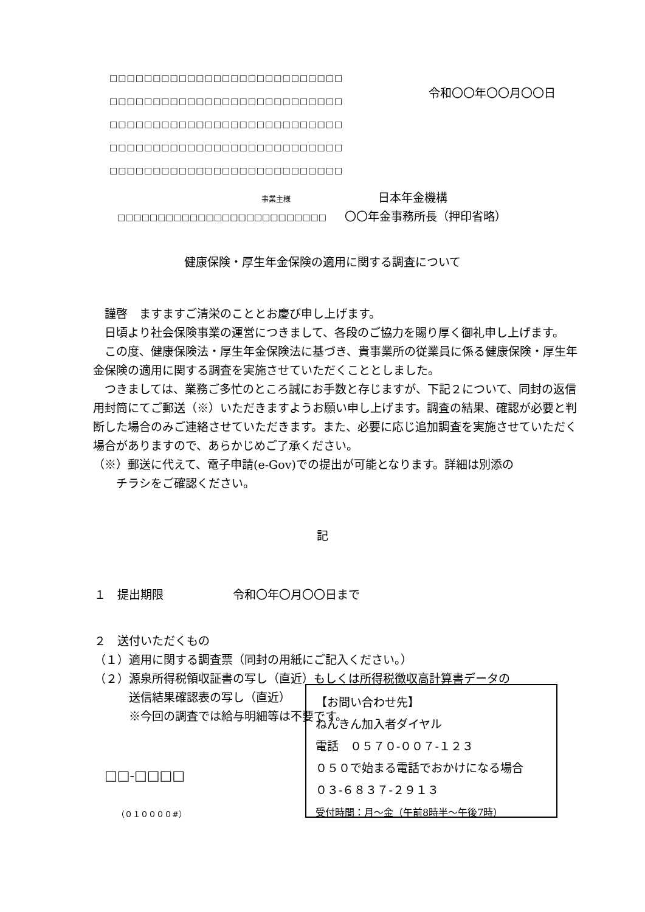□□□□□□□□□□□□□□□□□□□□□□□□□□□
□□□□□□□□□□□□□□□□□□□□□□□□□□□
□□□□□□□□□□□□□□□□□□□□□□□□□□□
□□□□□□□□□□□□□□□□□□□□□□□□□□□
□□□□□□□□□□□□□□□□□□□□□□□□□□□
令和〇〇年〇〇月〇〇日
事業主様 日本年金機構
□□□□□□□□□□□□□□□□□□□□□□□□□□
〇〇年金事務所長（押印省略）
健康保険・厚生年金保険の適用に関する調査について
　謹啓　ますますご清栄のこととお慶び申し上げます。
　日頃より社会保険事業の運営につきまして、各段のご協力を賜り厚く御礼申し上げます。
　この度、健康保険法・厚生年金保険法に基づき、貴事業所の従業員に係る健康保険・厚生年金保険の適用に関する調査を実施させていただくこととしました。
　つきましては、業務ご多忙のところ誠にお手数と存じますが、下記２について、同封の返信用封筒にてご郵送（※）いただきますようお願い申し上げます。調査の結果、確認が必要と判断した場合のみご連絡させていただきます。また、必要に応じ追加調査を実施させていただく場合がありますので、あらかじめご了承ください。
（※）郵送に代えて、電子申請(e-Gov)での提出が可能となります。詳細は別添の
　　チラシをご確認ください。
記
１　提出期限　　　　　　令和〇年〇月〇〇日まで
２　送付いただくもの
（１）適用に関する調査票（同封の用紙にご記入ください。）
（２）源泉所得税領収証書の写し（直近）もしくは所得税徴収高計算書データの
　　　送信結果確認表の写し（直近）
　　　※今回の調査では給与明細等は不要です。
【お問い合わせ先】
ねんきん加入者ダイヤル
電話　０５７０-００７-１２３
０５０で始まる電話でおかけになる場合
０３-６８３７-２９１３
受付時間：月～金（午前8時半～午後7時）
□□-□□□□
（０１００００#）